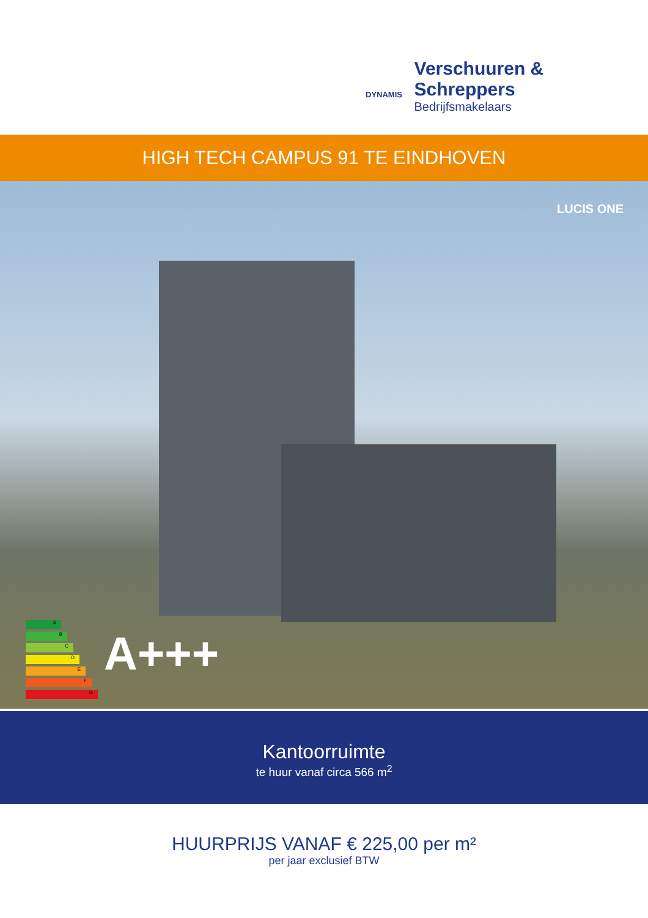DYNAMIS
Verschuuren & Schreppers
Bedrijfsmakelaars
HIGH TECH CAMPUS 91 TE EINDHOVEN
LUCIS ONE
A
B
C
D
E
F
G
A+++
Kantoorruimte
te huur vanaf circa 566 m<sup>2</sup>
HUURPRIJS VANAF € 225,00 per m²
per jaar exclusief BTW